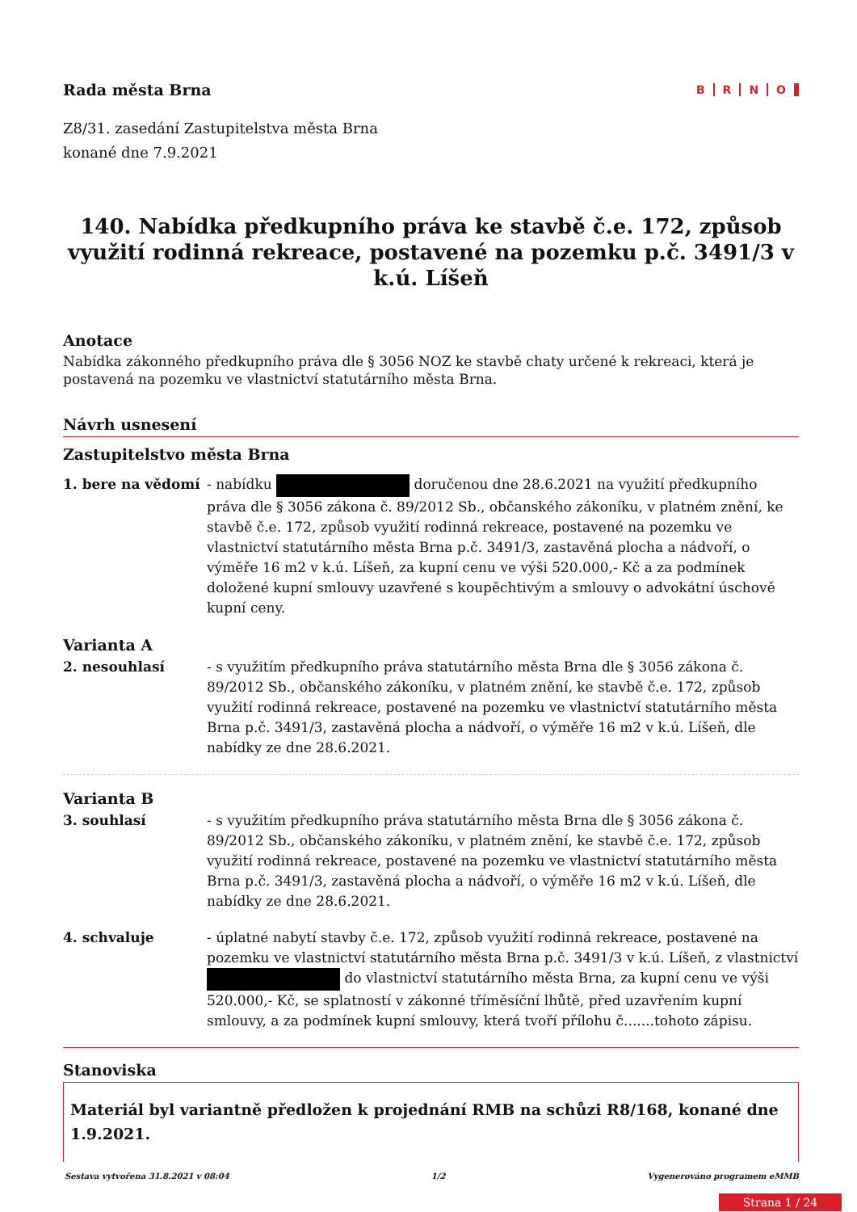Rada města Brna
BRNO
Z8/31. zasedání Zastupitelstva města Brna
konané dne 7.9.2021
140. Nabídka předkupního práva ke stavbě č.e. 172, způsob využití rodinná rekreace, postavené na pozemku p.č. 3491/3 v k.ú. Líšeň
Anotace
Nabídka zákonného předkupního práva dle § 3056 NOZ ke stavbě chaty určené k rekreaci, která je postavená na pozemku ve vlastnictví statutárního města Brna.
Návrh usnesení
Zastupitelstvo města Brna
1. bere na vědomí - nabídku doručenou dne 28.6.2021 na využití předkupního práva dle § 3056 zákona č. 89/2012 Sb., občanského zákoníku, v platném znění, ke stavbě č.e. 172, způsob využití rodinná rekreace, postavené na pozemku ve vlastnictví statutárního města Brna p.č. 3491/3, zastavěná plocha a nádvoří, o výměře 16 m2 v k.ú. Líšeň, za kupní cenu ve výši 520.000,- Kč a za podmínek doložené kupní smlouvy uzavřené s koupěchtivým a smlouvy o advokátní úschově kupní ceny.
Varianta A
2. nesouhlasí - s využitím předkupního práva statutárního města Brna dle § 3056 zákona č. 89/2012 Sb., občanského zákoníku, v platném znění, ke stavbě č.e. 172, způsob využití rodinná rekreace, postavené na pozemku ve vlastnictví statutárního města Brna p.č. 3491/3, zastavěná plocha a nádvoří, o výměře 16 m2 v k.ú. Líšeň, dle nabídky ze dne 28.6.2021.
Varianta B
3. souhlasí - s využitím předkupního práva statutárního města Brna dle § 3056 zákona č. 89/2012 Sb., občanského zákoníku, v platném znění, ke stavbě č.e. 172, způsob využití rodinná rekreace, postavené na pozemku ve vlastnictví statutárního města Brna p.č. 3491/3, zastavěná plocha a nádvoří, o výměře 16 m2 v k.ú. Líšeň, dle nabídky ze dne 28.6.2021.
4. schvaluje - úplatné nabytí stavby č.e. 172, způsob využití rodinná rekreace, postavené na pozemku ve vlastnictví statutárního města Brna p.č. 3491/3 v k.ú. Líšeň, z vlastnictví do vlastnictví statutárního města Brna, za kupní cenu ve výši 520.000,- Kč, se splatností v zákonné tříměsíční lhůtě, před uzavřením kupní smlouvy, a za podmínek kupní smlouvy, která tvoří přílohu č.......tohoto zápisu.
Stanoviska
Materiál byl variantně předložen k projednání RMB na schůzi R8/168, konané dne 1.9.2021.
Sestava vytvořena 31.8.2021 v 08:04 1/2 Vygenerováno programem eMMB
Strana 1 / 24